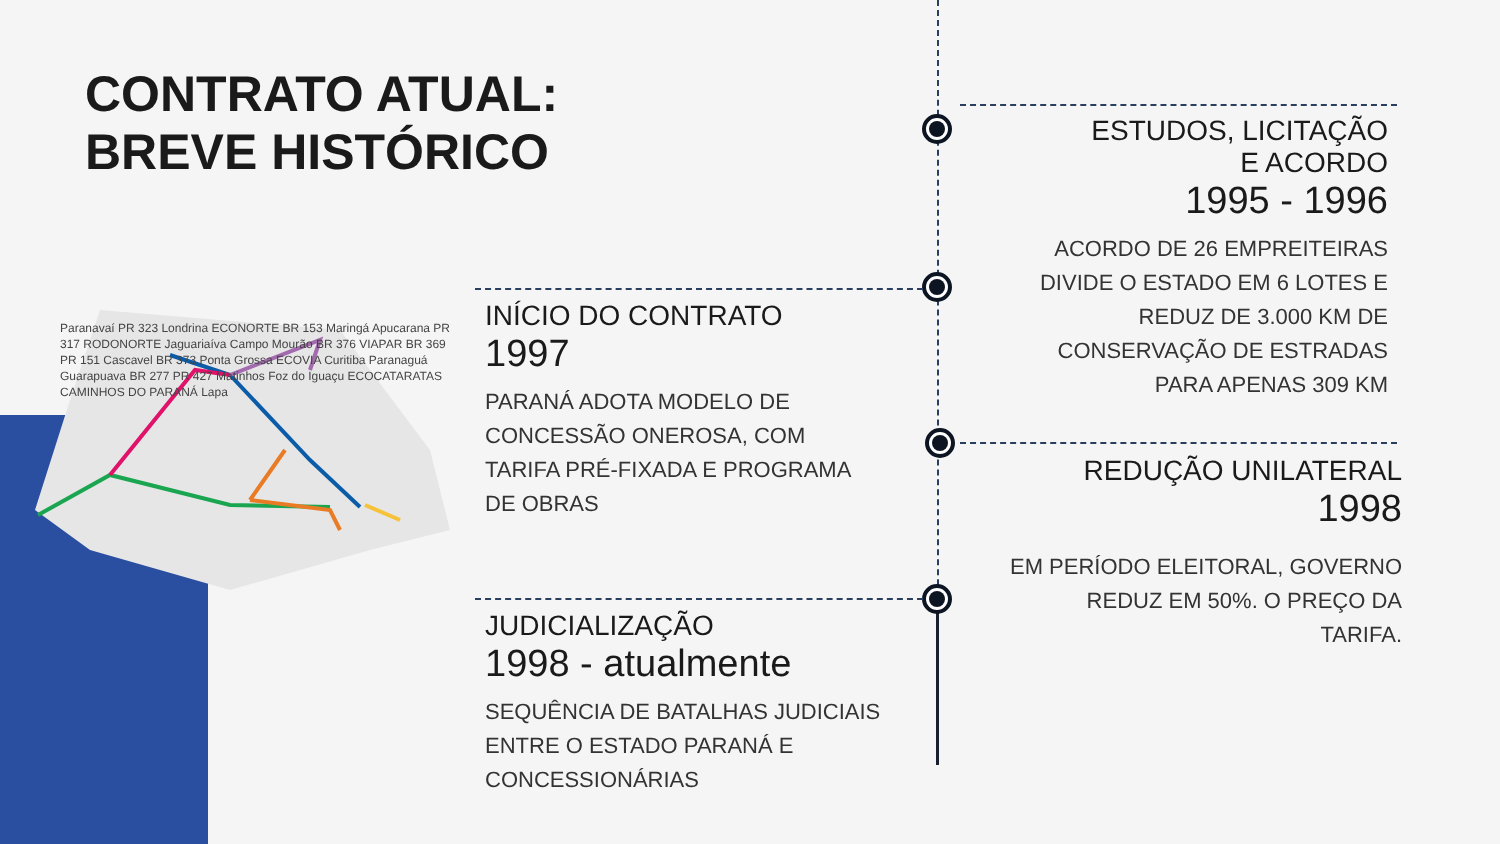CONTRATO ATUAL:
BREVE HISTÓRICO
Paranavaí PR 323 Londrina ECONORTE BR 153 Maringá Apucarana PR 317 RODONORTE Jaguariaíva Campo Mourão BR 376 VIAPAR BR 369 PR 151 Cascavel BR 373 Ponta Grossa ECOVIA Curitiba Paranaguá Guarapuava BR 277 PR 427 Matinhos Foz do Iguaçu ECOCATARATAS CAMINHOS DO PARANÁ Lapa
INÍCIO DO CONTRATO
1997
PARANÁ ADOTA MODELO DE CONCESSÃO ONEROSA, COM TARIFA PRÉ-FIXADA E PROGRAMA DE OBRAS
JUDICIALIZAÇÃO
1998 - atualmente
SEQUÊNCIA DE BATALHAS JUDICIAIS ENTRE O ESTADO PARANÁ E CONCESSIONÁRIAS
ESTUDOS, LICITAÇÃO
E ACORDO
1995 - 1996
ACORDO DE 26 EMPREITEIRAS DIVIDE O ESTADO EM 6 LOTES E REDUZ DE 3.000 KM DE CONSERVAÇÃO DE ESTRADAS PARA APENAS 309 KM
REDUÇÃO UNILATERAL
1998
EM PERÍODO ELEITORAL, GOVERNO REDUZ EM 50%. O PREÇO DA TARIFA.